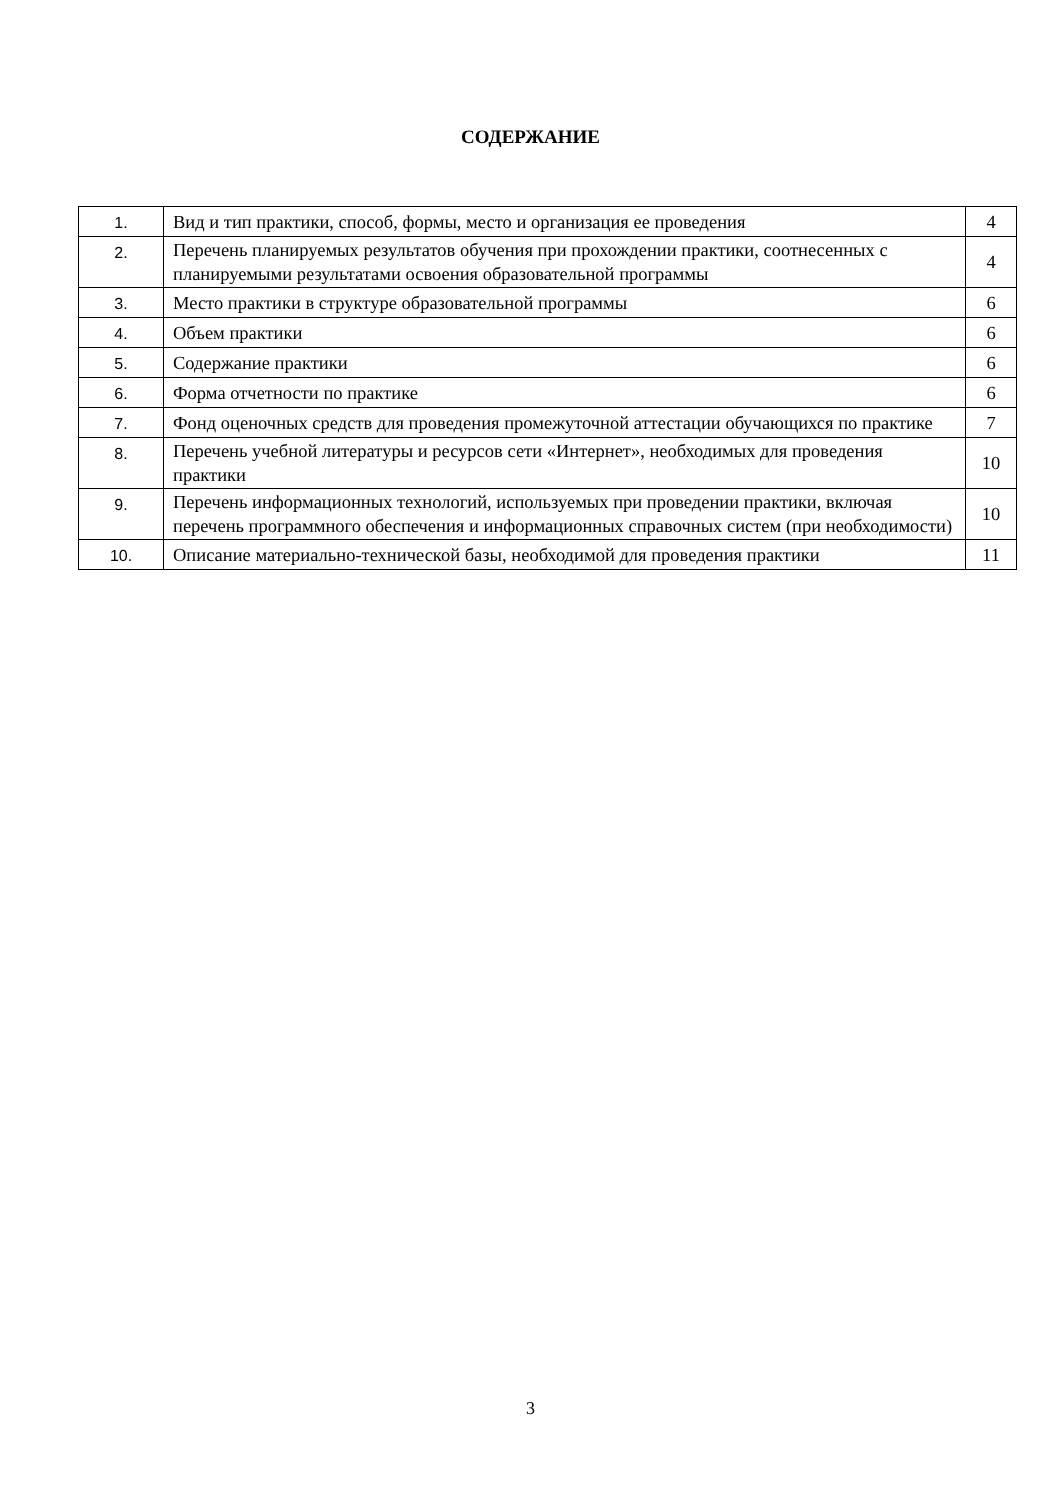СОДЕРЖАНИЕ
| 1. | Вид и тип практики, способ, формы, место и организация ее проведения | 4 |
| 2. | Перечень планируемых результатов обучения при прохождении практики, соотнесенных с планируемыми результатами освоения образовательной программы | 4 |
| 3. | Место практики в структуре образовательной программы | 6 |
| 4. | Объем практики | 6 |
| 5. | Содержание практики | 6 |
| 6. | Форма отчетности по практике | 6 |
| 7. | Фонд оценочных средств для проведения промежуточной аттестации обучающихся по практике | 7 |
| 8. | Перечень учебной литературы и ресурсов сети «Интернет», необходимых для проведения практики | 10 |
| 9. | Перечень информационных технологий, используемых при проведении практики, включая перечень программного обеспечения и информационных справочных систем (при необходимости) | 10 |
| 10. | Описание материально-технической базы, необходимой для проведения практики | 11 |
3